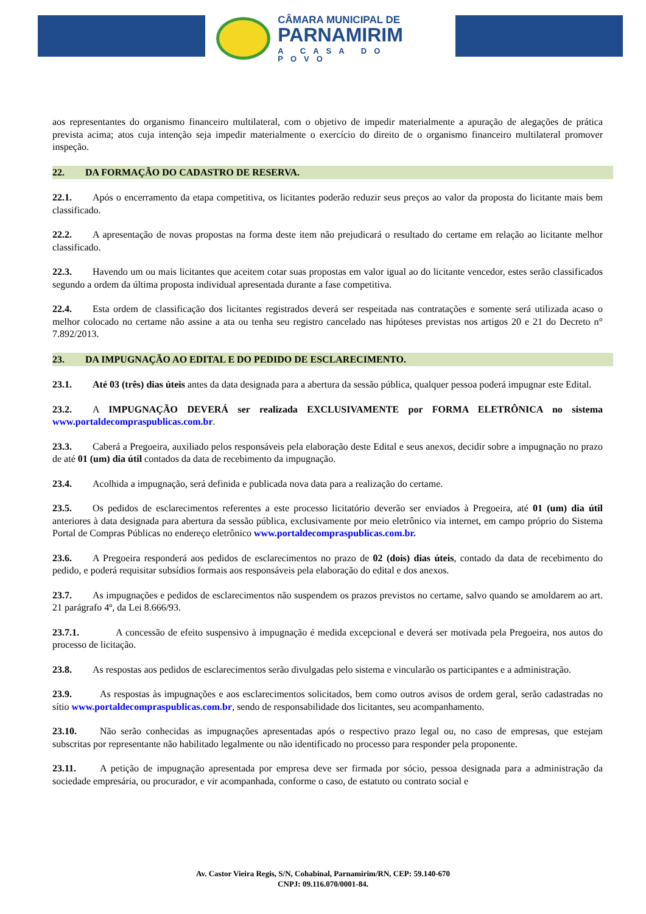CÂMARA MUNICIPAL DE
PARNAMIRIM
A CASA DO POVO
aos representantes do organismo financeiro multilateral, com o objetivo de impedir materialmente a apuração de alegações de prática prevista acima; atos cuja intenção seja impedir materialmente o exercício do direito de o organismo financeiro multilateral promover inspeção.
22. DA FORMAÇÃO DO CADASTRO DE RESERVA.
22.1. Após o encerramento da etapa competitiva, os licitantes poderão reduzir seus preços ao valor da proposta do licitante mais bem classificado.
22.2. A apresentação de novas propostas na forma deste item não prejudicará o resultado do certame em relação ao licitante melhor classificado.
22.3. Havendo um ou mais licitantes que aceitem cotar suas propostas em valor igual ao do licitante vencedor, estes serão classificados segundo a ordem da última proposta individual apresentada durante a fase competitiva.
22.4. Esta ordem de classificação dos licitantes registrados deverá ser respeitada nas contratações e somente será utilizada acaso o melhor colocado no certame não assine a ata ou tenha seu registro cancelado nas hipóteses previstas nos artigos 20 e 21 do Decreto n° 7.892/2013.
23. DA IMPUGNAÇÃO AO EDITAL E DO PEDIDO DE ESCLARECIMENTO.
23.1. Até 03 (três) dias úteis antes da data designada para a abertura da sessão pública, qualquer pessoa poderá impugnar este Edital.
23.2. A IMPUGNAÇÃO DEVERÁ ser realizada EXCLUSIVAMENTE por FORMA ELETRÔNICA no sistema www.portaldecompraspublicas.com.br.
23.3. Caberá a Pregoeira, auxiliado pelos responsáveis pela elaboração deste Edital e seus anexos, decidir sobre a impugnação no prazo de até 01 (um) dia útil contados da data de recebimento da impugnação.
23.4. Acolhida a impugnação, será definida e publicada nova data para a realização do certame.
23.5. Os pedidos de esclarecimentos referentes a este processo licitatório deverão ser enviados à Pregoeira, até 01 (um) dia útil anteriores à data designada para abertura da sessão pública, exclusivamente por meio eletrônico via internet, em campo próprio do Sistema Portal de Compras Públicas no endereço eletrônico www.portaldecompraspublicas.com.br.
23.6. A Pregoeira responderá aos pedidos de esclarecimentos no prazo de 02 (dois) dias úteis, contado da data de recebimento do pedido, e poderá requisitar subsídios formais aos responsáveis pela elaboração do edital e dos anexos.
23.7. As impugnações e pedidos de esclarecimentos não suspendem os prazos previstos no certame, salvo quando se amoldarem ao art. 21 parágrafo 4º, da Lei 8.666/93.
23.7.1. A concessão de efeito suspensivo à impugnação é medida excepcional e deverá ser motivada pela Pregoeira, nos autos do processo de licitação.
23.8. As respostas aos pedidos de esclarecimentos serão divulgadas pelo sistema e vincularão os participantes e a administração.
23.9. As respostas às impugnações e aos esclarecimentos solicitados, bem como outros avisos de ordem geral, serão cadastradas no sítio www.portaldecompraspublicas.com.br, sendo de responsabilidade dos licitantes, seu acompanhamento.
23.10. Não serão conhecidas as impugnações apresentadas após o respectivo prazo legal ou, no caso de empresas, que estejam subscritas por representante não habilitado legalmente ou não identificado no processo para responder pela proponente.
23.11. A petição de impugnação apresentada por empresa deve ser firmada por sócio, pessoa designada para a administração da sociedade empresária, ou procurador, e vir acompanhada, conforme o caso, de estatuto ou contrato social e
Av. Castor Vieira Regis, S/N, Cohabinal, Parnamirim/RN, CEP: 59.140-670
CNPJ: 09.116.070/0001-84.